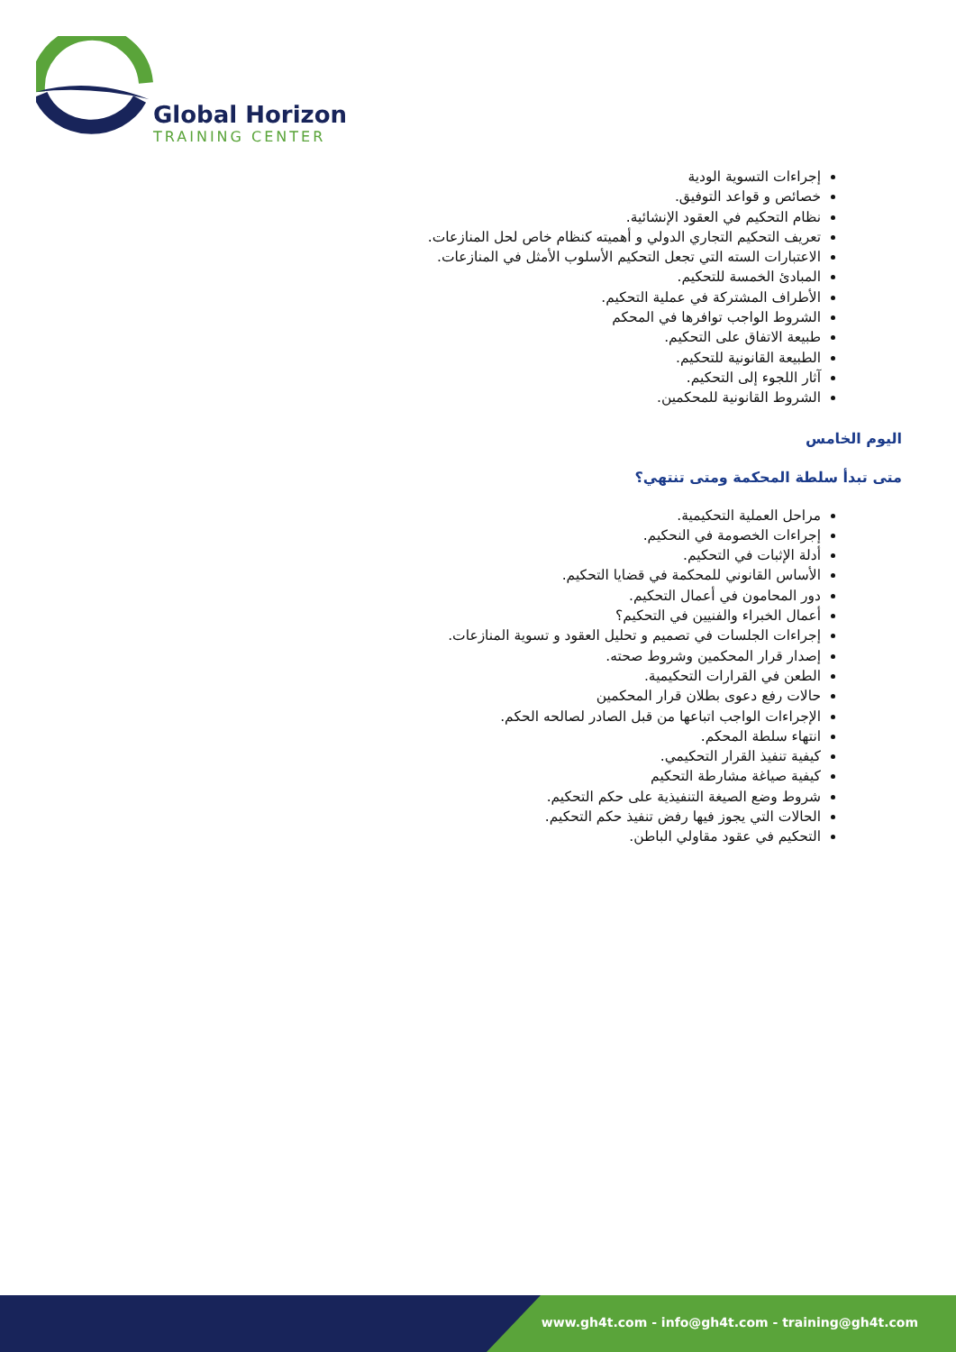Global Horizon
TRAINING CENTER
إجراءات التسوية الودية
خصائص و قواعد التوفيق.
نظام التحكيم في العقود الإنشائية.
تعريف التحكيم التجاري الدولي و أهميته كنظام خاص لحل المنازعات.
الاعتبارات السته التي تجعل التحكيم الأسلوب الأمثل في المنازعات.
المبادئ الخمسة للتحكيم.
الأطراف المشتركة في عملية التحكيم.
الشروط الواجب توافرها في المحكم
طبيعة الاتفاق على التحكيم.
الطبيعة القانونية للتحكيم.
آثار اللجوء إلى التحكيم.
الشروط القانونية للمحكمين.
اليوم الخامس
متى تبدأ سلطة المحكمة ومتى تنتهي؟
مراحل العملية التحكيمية.
إجراءات الخصومة في النحكيم.
أدلة الإثبات في التحكيم.
الأساس القانوني للمحكمة في قضايا التحكيم.
دور المحامون في أعمال التحكيم.
أعمال الخبراء والفنيين في التحكيم؟
إجراءات الجلسات في تصميم و تحليل العقود و تسوية المنازعات.
إصدار قرار المحكمين وشروط صحته.
الطعن في القرارات التحكيمية.
حالات رفع دعوى بطلان قرار المحكمين
الإجراءات الواجب اتباعها من قبل الصادر لصالحه الحكم.
انتهاء سلطة المحكم.
كيفية تنفيذ القرار التحكيمي.
كيفية صياغة مشارطة التحكيم
شروط وضع الصيغة التنفيذية على حكم التحكيم.
الحالات التي يجوز فيها رفض تنفيذ حكم التحكيم.
التحكيم في عقود مقاولي الباطن.
www.gh4t.com - info@gh4t.com - training@gh4t.com